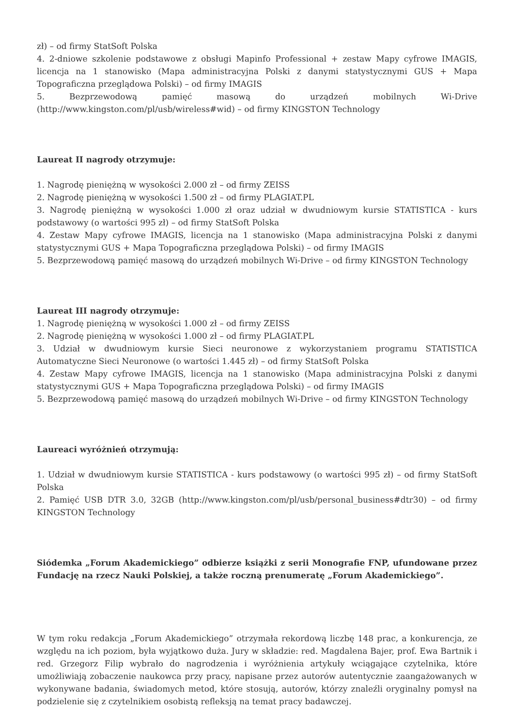zł) – od firmy StatSoft Polska
4. 2-dniowe szkolenie podstawowe z obsługi Mapinfo Professional + zestaw Mapy cyfrowe IMAGIS, licencja na 1 stanowisko (Mapa administracyjna Polski z danymi statystycznymi GUS + Mapa Topograficzna przeglądowa Polski) – od firmy IMAGIS
5. Bezprzewodową pamięć masową do urządzeń mobilnych Wi-Drive (http://www.kingston.com/pl/usb/wireless#wid) – od firmy KINGSTON Technology
Laureat II nagrody otrzymuje:
1. Nagrodę pieniężną w wysokości 2.000 zł – od firmy ZEISS
2. Nagrodę pieniężną w wysokości 1.500 zł – od firmy PLAGIAT.PL
3. Nagrodę pieniężną w wysokości 1.000 zł oraz udział w dwudniowym kursie STATISTICA - kurs podstawowy (o wartości 995 zł) – od firmy StatSoft Polska
4. Zestaw Mapy cyfrowe IMAGIS, licencja na 1 stanowisko (Mapa administracyjna Polski z danymi statystycznymi GUS + Mapa Topograficzna przeglądowa Polski) – od firmy IMAGIS
5. Bezprzewodową pamięć masową do urządzeń mobilnych Wi-Drive – od firmy KINGSTON Technology
Laureat III nagrody otrzymuje:
1. Nagrodę pieniężną w wysokości 1.000 zł – od firmy ZEISS
2. Nagrodę pieniężną w wysokości 1.000 zł – od firmy PLAGIAT.PL
3. Udział w dwudniowym kursie Sieci neuronowe z wykorzystaniem programu STATISTICA Automatyczne Sieci Neuronowe (o wartości 1.445 zł) – od firmy StatSoft Polska
4. Zestaw Mapy cyfrowe IMAGIS, licencja na 1 stanowisko (Mapa administracyjna Polski z danymi statystycznymi GUS + Mapa Topograficzna przeglądowa Polski) – od firmy IMAGIS
5. Bezprzewodową pamięć masową do urządzeń mobilnych Wi-Drive – od firmy KINGSTON Technology
Laureaci wyróżnień otrzymują:
1. Udział w dwudniowym kursie STATISTICA - kurs podstawowy (o wartości 995 zł) – od firmy StatSoft Polska
2. Pamięć USB DTR 3.0, 32GB (http://www.kingston.com/pl/usb/personal_business#dtr30) – od firmy KINGSTON Technology
Siódemka „Forum Akademickiego” odbierze książki z serii Monografie FNP, ufundowane przez Fundację na rzecz Nauki Polskiej, a także roczną prenumeratę „Forum Akademickiego”.
W tym roku redakcja „Forum Akademickiego” otrzymała rekordową liczbę 148 prac, a konkurencja, ze względu na ich poziom, była wyjątkowo duża. Jury w składzie: red. Magdalena Bajer, prof. Ewa Bartnik i red. Grzegorz Filip wybrało do nagrodzenia i wyróżnienia artykuły wciągające czytelnika, które umożliwiają zobaczenie naukowca przy pracy, napisane przez autorów autentycznie zaangażowanych w wykonywane badania, świadomych metod, które stosują, autorów, którzy znaleźli oryginalny pomysł na podzielenie się z czytelnikiem osobistą refleksją na temat pracy badawczej.